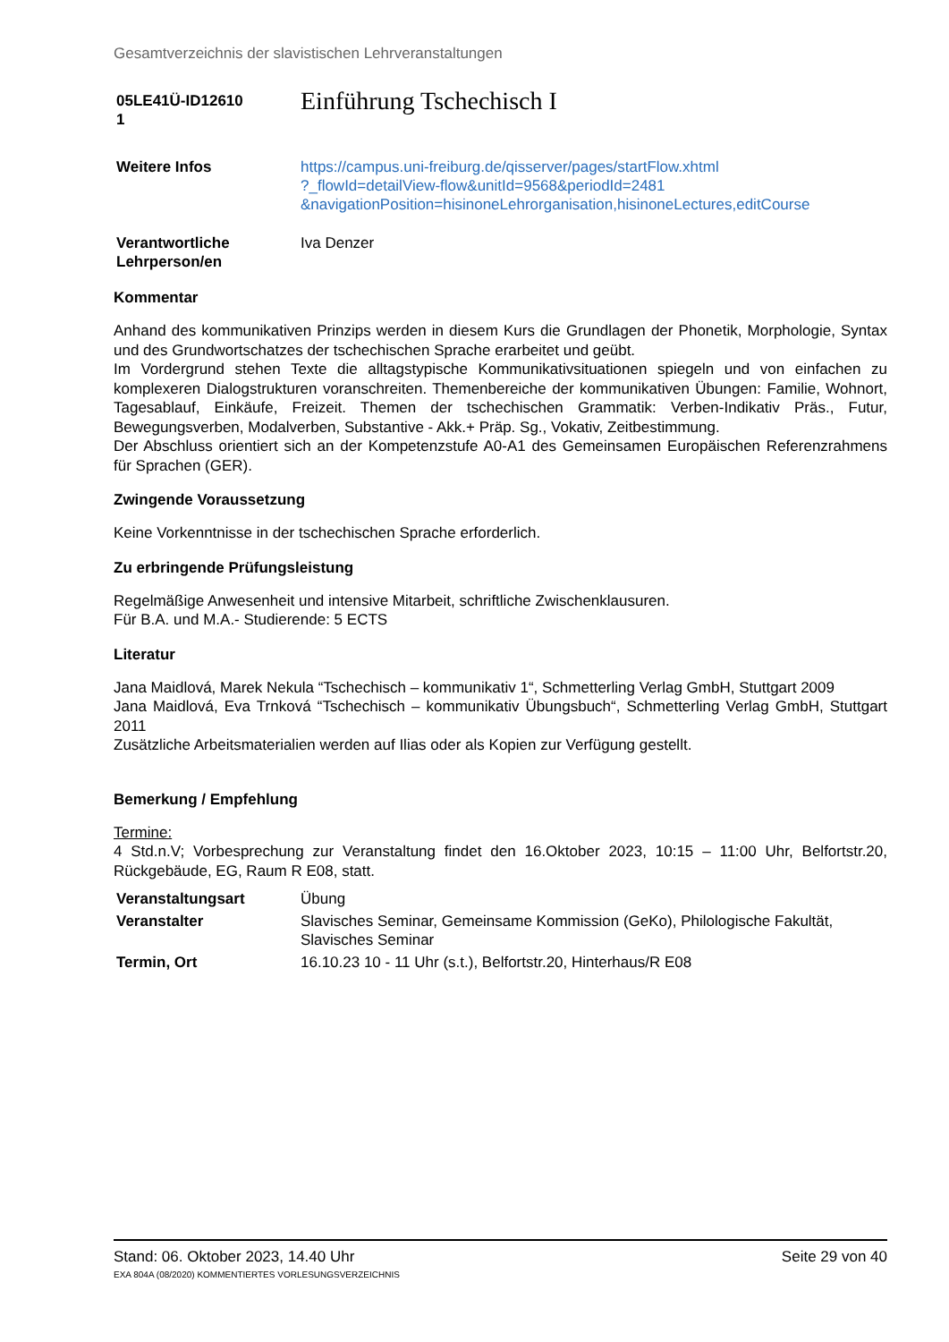Gesamtverzeichnis der slavistischen Lehrveranstaltungen
| 05LE41Ü-ID12610 1 | Einführung Tschechisch I |
| Weitere Infos | https://campus.uni-freiburg.de/qisserver/pages/startFlow.xhtml ?_flowId=detailView-flow&unitId=9568&periodId=2481 &navigationPosition=hisinoneLehrorganisation,hisinoneLectures,editCourse |
| Verantwortliche Lehrperson/en | Iva Denzer |
Kommentar
Anhand des kommunikativen Prinzips werden in diesem Kurs die Grundlagen der Phonetik, Morphologie, Syntax und des Grundwortschatzes der tschechischen Sprache erarbeitet und geübt.
Im Vordergrund stehen Texte die alltagstypische Kommunikativsituationen spiegeln und von einfachen zu komplexeren Dialogstrukturen voranschreiten. Themenbereiche der kommunikativen Übungen: Familie, Wohnort, Tagesablauf, Einkäufe, Freizeit. Themen der tschechischen Grammatik: Verben-Indikativ Präs., Futur, Bewegungsverben, Modalverben, Substantive - Akk.+ Präp. Sg., Vokativ, Zeitbestimmung.
Der Abschluss orientiert sich an der Kompetenzstufe A0-A1 des Gemeinsamen Europäischen Referenzrahmens für Sprachen (GER).
Zwingende Voraussetzung
Keine Vorkenntnisse in der tschechischen Sprache erforderlich.
Zu erbringende Prüfungsleistung
Regelmäßige Anwesenheit und intensive Mitarbeit, schriftliche Zwischenklausuren.
Für B.A. und M.A.- Studierende: 5 ECTS
Literatur
Jana Maidlová, Marek Nekula “Tschechisch – kommunikativ 1“, Schmetterling Verlag GmbH, Stuttgart 2009
Jana Maidlová, Eva Trnková “Tschechisch – kommunikativ Übungsbuch“, Schmetterling Verlag GmbH, Stuttgart 2011
Zusätzliche Arbeitsmaterialien werden auf Ilias oder als Kopien zur Verfügung gestellt.
Bemerkung / Empfehlung
Termine:
4 Std.n.V; Vorbesprechung zur Veranstaltung findet den 16.Oktober 2023, 10:15 – 11:00 Uhr, Belfortstr.20, Rückgebäude, EG, Raum R E08, statt.
| Veranstaltungsart | Übung |
| Veranstalter | Slavisches Seminar, Gemeinsame Kommission (GeKo), Philologische Fakultät, Slavisches Seminar |
| Termin, Ort | 16.10.23 10 - 11 Uhr (s.t.), Belfortstr.20, Hinterhaus/R E08 |
Seite 29 von 40 Stand: 06. Oktober 2023, 14.40 Uhr
EXA 804A (08/2020) KOMMENTIERTES VORLESUNGSVERZEICHNIS